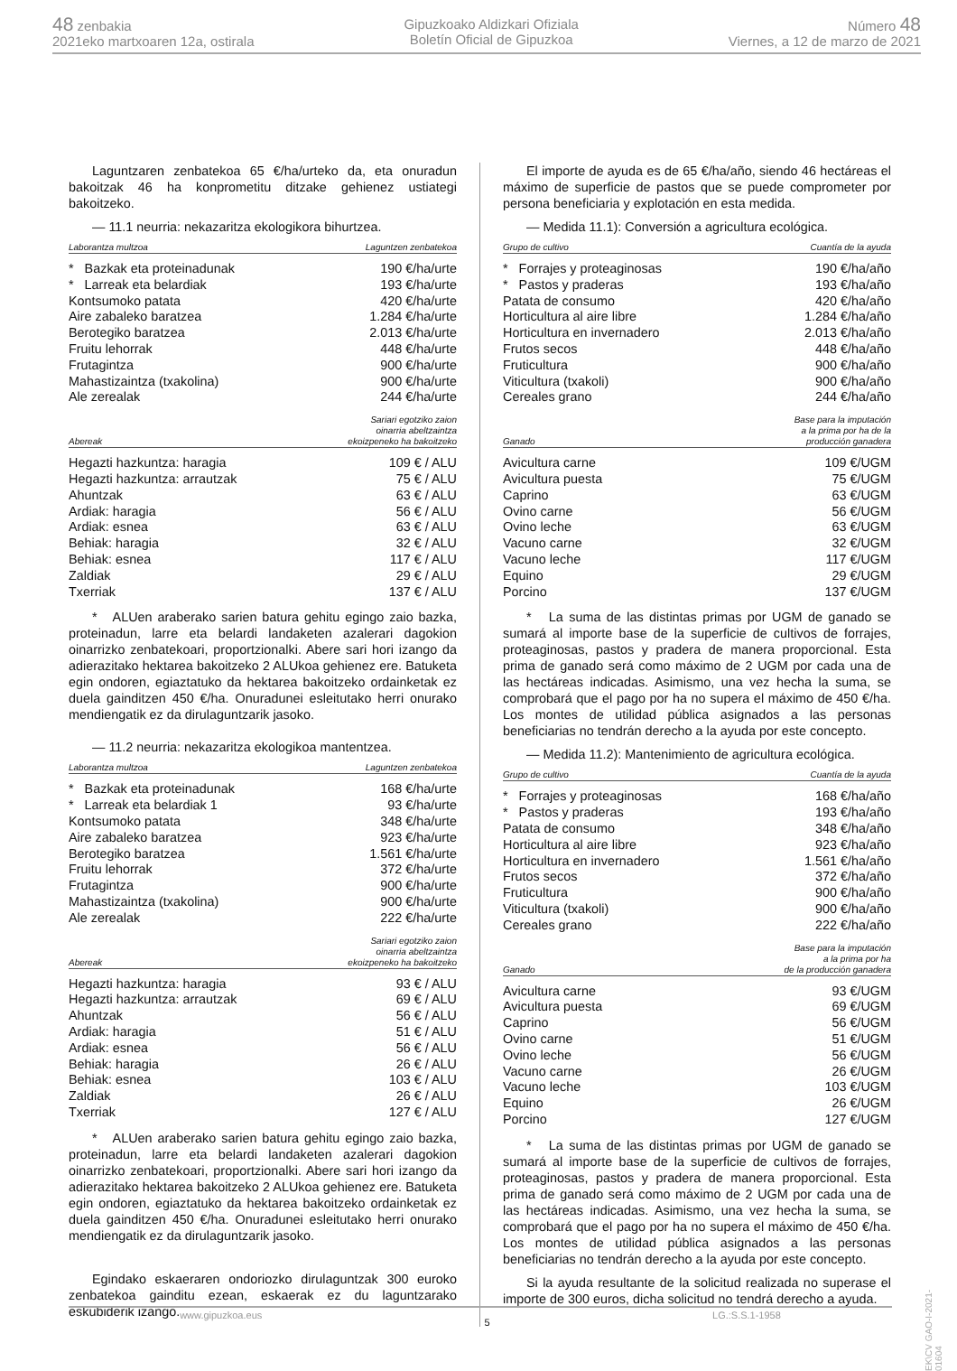48 zenbakia
2021eko martxoaren 12a, ostirala
Gipuzkoako Aldizkari Ofiziala
Boletín Oficial de Gipuzkoa
Número 48
Viernes, a 12 de marzo de 2021
Laguntzaren zenbatekoa 65 €/ha/urteko da, eta onuradun bakoitzak 46 ha konprometitu ditzake gehienez ustiategi bakoitzeko.
— 11.1 neurria: nekazaritza ekologikora bihurtzea.
| Laborantza multzoa | Laguntzen zenbatekoa |
| --- | --- |
| * Bazkak eta proteinadunak | 190 €/ha/urte |
| * Larreak eta belardiak | 193 €/ha/urte |
| Kontsumoko patata | 420 €/ha/urte |
| Aire zabaleko baratzea | 1.284 €/ha/urte |
| Berotegiko baratzea | 2.013 €/ha/urte |
| Fruitu lehorrak | 448 €/ha/urte |
| Frutagintza | 900 €/ha/urte |
| Mahastizaintza (txakolina) | 900 €/ha/urte |
| Ale zerealak | 244 €/ha/urte |
| Abereak | Sariari egotziko zaion oinarria abeltzaintza ekoizpeneko ha bakoitzeko |
| --- | --- |
| Hegazti hazkuntza: haragia | 109 € / ALU |
| Hegazti hazkuntza: arrautzak | 75 € / ALU |
| Ahuntzak | 63 € / ALU |
| Ardiak: haragia | 56 € / ALU |
| Ardiak: esnea | 63 € / ALU |
| Behiak: haragia | 32 € / ALU |
| Behiak: esnea | 117 € / ALU |
| Zaldiak | 29 € / ALU |
| Txerriak | 137 € / ALU |
* ALUen araberako sarien batura gehitu egingo zaio bazka, proteinadun, larre eta belardi landaketen azalerari dagokion oinarrizko zenbatekoari, proportzionalki. Abere sari hori izango da adierazitako hektarea bakoitzeko 2 ALUkoa gehienez ere. Batuketa egin ondoren, egiaztatuko da hektarea bakoitzeko ordainketak ez duela gainditzen 450 €/ha. Onuradunei esleitutako herri onurako mendiengatik ez da dirulaguntzarik jasoko.
— 11.2 neurria: nekazaritza ekologikoa mantentzea.
| Laborantza multzoa | Laguntzen zenbatekoa |
| --- | --- |
| * Bazkak eta proteinadunak | 168 €/ha/urte |
| * Larreak eta belardiak 1 | 93 €/ha/urte |
| Kontsumoko patata | 348 €/ha/urte |
| Aire zabaleko baratzea | 923 €/ha/urte |
| Berotegiko baratzea | 1.561 €/ha/urte |
| Fruitu lehorrak | 372 €/ha/urte |
| Frutagintza | 900 €/ha/urte |
| Mahastizaintza (txakolina) | 900 €/ha/urte |
| Ale zerealak | 222 €/ha/urte |
| Abereak | Sariari egotziko zaion oinarria abeltzaintza ekoizpeneko ha bakoitzeko |
| --- | --- |
| Hegazti hazkuntza: haragia | 93 € / ALU |
| Hegazti hazkuntza: arrautzak | 69 € / ALU |
| Ahuntzak | 56 € / ALU |
| Ardiak: haragia | 51 € / ALU |
| Ardiak: esnea | 56 € / ALU |
| Behiak: haragia | 26 € / ALU |
| Behiak: esnea | 103 € / ALU |
| Zaldiak | 26 € / ALU |
| Txerriak | 127 € / ALU |
* ALUen araberako sarien batura gehitu egingo zaio bazka, proteinadun, larre eta belardi landaketen azalerari dagokion oinarrizko zenbatekoari, proportzionalki. Abere sari hori izango da adierazitako hektarea bakoitzeko 2 ALUkoa gehienez ere. Batuketa egin ondoren, egiaztatuko da hektarea bakoitzeko ordainketak ez duela gainditzen 450 €/ha. Onuradunei esleitutako herri onurako mendiengatik ez da dirulaguntzarik jasoko.
Egindako eskaeraren ondoriozko dirulaguntzak 300 euroko zenbatekoa gainditu ezean, eskaerak ez du laguntzarako eskubiderik izango.
El importe de ayuda es de 65 €/ha/año, siendo 46 hectáreas el máximo de superficie de pastos que se puede comprometer por persona beneficiaria y explotación en esta medida.
— Medida 11.1): Conversión a agricultura ecológica.
| Grupo de cultivo | Cuantía de la ayuda |
| --- | --- |
| * Forrajes y proteaginosas | 190 €/ha/año |
| * Pastos y praderas | 193 €/ha/año |
| Patata de consumo | 420 €/ha/año |
| Horticultura al aire libre | 1.284 €/ha/año |
| Horticultura en invernadero | 2.013 €/ha/año |
| Frutos secos | 448 €/ha/año |
| Fruticultura | 900 €/ha/año |
| Viticultura (txakoli) | 900 €/ha/año |
| Cereales grano | 244 €/ha/año |
| Ganado | Base para la imputación a la prima por ha de la producción ganadera |
| --- | --- |
| Avicultura carne | 109 €/UGM |
| Avicultura puesta | 75 €/UGM |
| Caprino | 63 €/UGM |
| Ovino carne | 56 €/UGM |
| Ovino leche | 63 €/UGM |
| Vacuno carne | 32 €/UGM |
| Vacuno leche | 117 €/UGM |
| Equino | 29 €/UGM |
| Porcino | 137 €/UGM |
* La suma de las distintas primas por UGM de ganado se sumará al importe base de la superficie de cultivos de forrajes, proteaginosas, pastos y pradera de manera proporcional. Esta prima de ganado será como máximo de 2 UGM por cada una de las hectáreas indicadas. Asimismo, una vez hecha la suma, se comprobará que el pago por ha no supera el máximo de 450 €/ha. Los montes de utilidad pública asignados a las personas beneficiarias no tendrán derecho a la ayuda por este concepto.
— Medida 11.2): Mantenimiento de agricultura ecológica.
| Grupo de cultivo | Cuantía de la ayuda |
| --- | --- |
| * Forrajes y proteaginosas | 168 €/ha/año |
| * Pastos y praderas | 193 €/ha/año |
| Patata de consumo | 348 €/ha/año |
| Horticultura al aire libre | 923 €/ha/año |
| Horticultura en invernadero | 1.561 €/ha/año |
| Frutos secos | 372 €/ha/año |
| Fruticultura | 900 €/ha/año |
| Viticultura (txakoli) | 900 €/ha/año |
| Cereales grano | 222 €/ha/año |
| Ganado | Base para la imputación a la prima por ha de la producción ganadera |
| --- | --- |
| Avicultura carne | 93 €/UGM |
| Avicultura puesta | 69 €/UGM |
| Caprino | 56 €/UGM |
| Ovino carne | 51 €/UGM |
| Ovino leche | 56 €/UGM |
| Vacuno carne | 26 €/UGM |
| Vacuno leche | 103 €/UGM |
| Equino | 26 €/UGM |
| Porcino | 127 €/UGM |
* La suma de las distintas primas por UGM de ganado se sumará al importe base de la superficie de cultivos de forrajes, proteaginosas, pastos y pradera de manera proporcional. Esta prima de ganado será como máximo de 2 UGM por cada una de las hectáreas indicadas. Asimismo, una vez hecha la suma, se comprobará que el pago por ha no supera el máximo de 450 €/ha. Los montes de utilidad pública asignados a las personas beneficiarias no tendrán derecho a la ayuda por este concepto.
Si la ayuda resultante de la solicitud realizada no superase el importe de 300 euros, dicha solicitud no tendrá derecho a ayuda.
www.gipuzkoa.eus 5 LG.:S.S.1-1958
EK\CV GAO-I-2021-01604